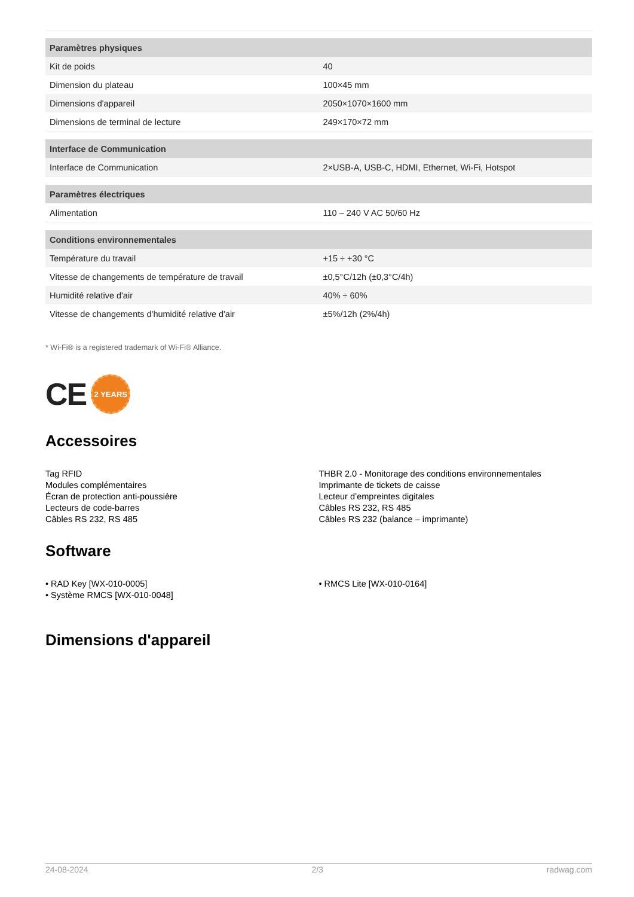| Paramètres physiques | |
| --- | --- |
| Kit de poids | 40 |
| Dimension du plateau | 100×45 mm |
| Dimensions d'appareil | 2050×1070×1600 mm |
| Dimensions de terminal de lecture | 249×170×72 mm |
| Interface de Communication | |
| Interface de Communication | 2×USB-A, USB-C, HDMI, Ethernet, Wi-Fi, Hotspot |
| Paramètres électriques | |
| Alimentation | 110 – 240 V AC 50/60 Hz |
| Conditions environnementales | |
| Température du travail | +15 ÷ +30 °C |
| Vitesse de changements de température de travail | ±0,5°C/12h (±0,3°C/4h) |
| Humidité relative d'air | 40% ÷ 60% |
| Vitesse de changements d'humidité relative d'air | ±5%/12h (2%/4h) |
* Wi-Fi® is a registered trademark of Wi-Fi® Alliance.
CE 2 YEARS
Accessoires
Tag RFID
Modules complémentaires
Écran de protection anti-poussière
Lecteurs de code-barres
Câbles RS 232, RS 485
THBR 2.0 - Monitorage des conditions environnementales
Imprimante de tickets de caisse
Lecteur d’empreintes digitales
Câbles RS 232, RS 485
Câbles RS 232 (balance – imprimante)
Software
• RAD Key [WX-010-0005]
• Système RMCS [WX-010-0048]
• RMCS Lite [WX-010-0164]
Dimensions d'appareil
24-08-2024 2/3 radwag.com